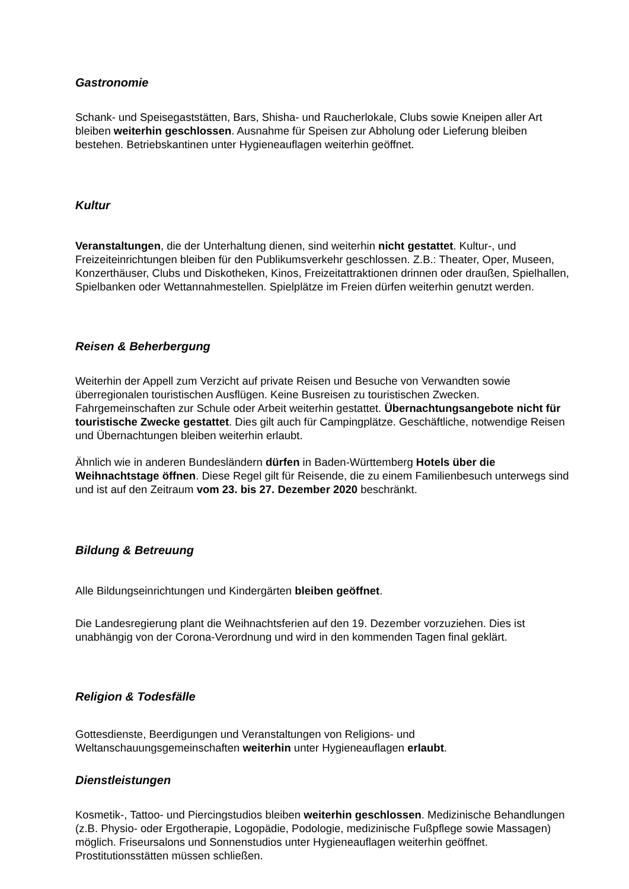Gastronomie
Schank- und Speisegaststätten, Bars, Shisha- und Raucherlokale, Clubs sowie Kneipen aller Art bleiben weiterhin geschlossen. Ausnahme für Speisen zur Abholung oder Lieferung bleiben bestehen. Betriebskantinen unter Hygieneauflagen weiterhin geöffnet.
Kultur
Veranstaltungen, die der Unterhaltung dienen, sind weiterhin nicht gestattet. Kultur-, und Freizeiteinrichtungen bleiben für den Publikumsverkehr geschlossen. Z.B.: Theater, Oper, Museen, Konzerthäuser, Clubs und Diskotheken, Kinos, Freizeitattraktionen drinnen oder draußen, Spielhallen, Spielbanken oder Wettannahmestellen. Spielplätze im Freien dürfen weiterhin genutzt werden.
Reisen & Beherbergung
Weiterhin der Appell zum Verzicht auf private Reisen und Besuche von Verwandten sowie überregionalen touristischen Ausflügen. Keine Busreisen zu touristischen Zwecken. Fahrgemeinschaften zur Schule oder Arbeit weiterhin gestattet. Übernachtungsangebote nicht für touristische Zwecke gestattet. Dies gilt auch für Campingplätze. Geschäftliche, notwendige Reisen und Übernachtungen bleiben weiterhin erlaubt.
Ähnlich wie in anderen Bundesländern dürfen in Baden-Württemberg Hotels über die Weihnachtstage öffnen. Diese Regel gilt für Reisende, die zu einem Familienbesuch unterwegs sind und ist auf den Zeitraum vom 23. bis 27. Dezember 2020 beschränkt.
Bildung & Betreuung
Alle Bildungseinrichtungen und Kindergärten bleiben geöffnet.
Die Landesregierung plant die Weihnachtsferien auf den 19. Dezember vorzuziehen. Dies ist unabhängig von der Corona-Verordnung und wird in den kommenden Tagen final geklärt.
Religion & Todesfälle
Gottesdienste, Beerdigungen und Veranstaltungen von Religions- und Weltanschauungsgemeinschaften weiterhin unter Hygieneauflagen erlaubt.
Dienstleistungen
Kosmetik-, Tattoo- und Piercingstudios bleiben weiterhin geschlossen. Medizinische Behandlungen (z.B. Physio- oder Ergotherapie, Logopädie, Podologie, medizinische Fußpflege sowie Massagen) möglich. Friseursalons und Sonnenstudios unter Hygieneauflagen weiterhin geöffnet. Prostitutionsstätten müssen schließen.